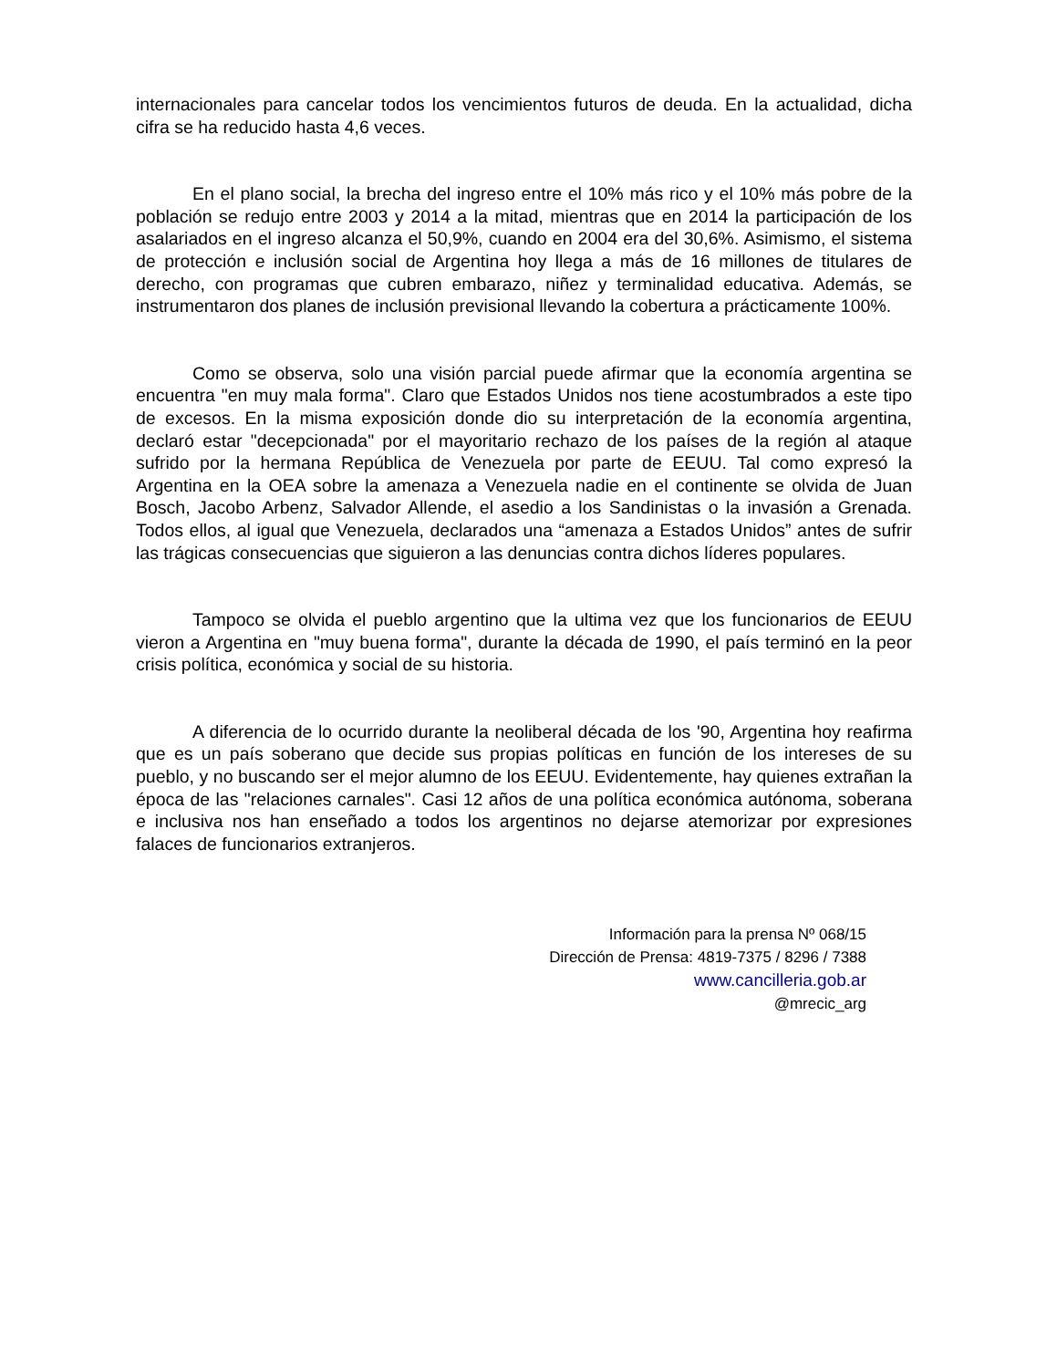internacionales para cancelar todos los vencimientos futuros de deuda. En la actualidad, dicha cifra se ha reducido hasta 4,6 veces.
En el plano social, la brecha del ingreso entre el 10% más rico y el 10% más pobre de la población se redujo entre 2003 y 2014 a la mitad, mientras que en 2014 la participación de los asalariados en el ingreso alcanza el 50,9%, cuando en 2004 era del 30,6%. Asimismo, el sistema de protección e inclusión social de Argentina hoy llega a más de 16 millones de titulares de derecho, con programas que cubren embarazo, niñez y terminalidad educativa. Además, se instrumentaron dos planes de inclusión previsional llevando la cobertura a prácticamente 100%.
Como se observa, solo una visión parcial puede afirmar que la economía argentina se encuentra "en muy mala forma". Claro que Estados Unidos nos tiene acostumbrados a este tipo de excesos. En la misma exposición donde dio su interpretación de la economía argentina, declaró estar "decepcionada" por el mayoritario rechazo de los países de la región al ataque sufrido por la hermana República de Venezuela por parte de EEUU. Tal como expresó la Argentina en la OEA sobre la amenaza a Venezuela nadie en el continente se olvida de Juan Bosch, Jacobo Arbenz, Salvador Allende, el asedio a los Sandinistas o la invasión a Grenada. Todos ellos, al igual que Venezuela, declarados una “amenaza a Estados Unidos” antes de sufrir las trágicas consecuencias que siguieron a las denuncias contra dichos líderes populares.
Tampoco se olvida el pueblo argentino que la ultima vez que los funcionarios de EEUU vieron a Argentina en "muy buena forma", durante la década de 1990, el país terminó en la peor crisis política, económica y social de su historia.
A diferencia de lo ocurrido durante la neoliberal década de los '90, Argentina hoy reafirma que es un país soberano que decide sus propias políticas en función de los intereses de su pueblo, y no buscando ser el mejor alumno de los EEUU. Evidentemente, hay quienes extrañan la época de las "relaciones carnales". Casi 12 años de una política económica autónoma, soberana e inclusiva nos han enseñado a todos los argentinos no dejarse atemorizar por expresiones falaces de funcionarios extranjeros.
Información para la prensa Nº 068/15
Dirección de Prensa: 4819-7375 / 8296 / 7388
www.cancilleria.gob.ar
@mrecic_arg